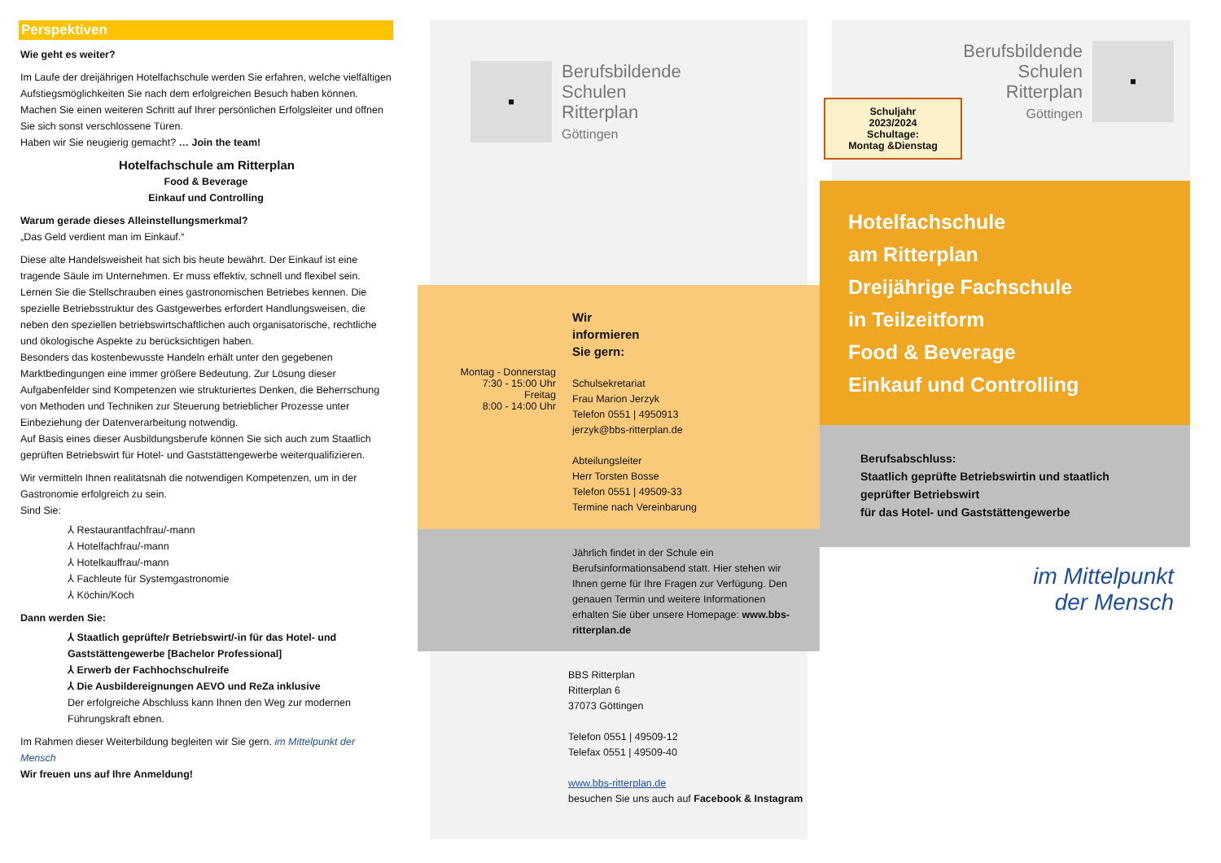Perspektiven
Wie geht es weiter?
Im Laufe der dreijährigen Hotelfachschule werden Sie erfahren, welche vielfältigen Aufstiegsmöglichkeiten Sie nach dem erfolgreichen Besuch haben können. Machen Sie einen weiteren Schritt auf Ihrer persönlichen Erfolgsleiter und öffnen Sie sich sonst verschlossene Türen.
Haben wir Sie neugierig gemacht? … Join the team!
Hotelfachschule am Ritterplan
Food & Beverage
Einkauf und Controlling
Warum gerade dieses Alleinstellungsmerkmal?
„Das Geld verdient man im Einkauf.“
Diese alte Handelsweisheit hat sich bis heute bewährt. Der Einkauf ist eine tragende Säule im Unternehmen. Er muss effektiv, schnell und flexibel sein. Lernen Sie die Stellschrauben eines gastronomischen Betriebes kennen. Die spezielle Betriebsstruktur des Gastgewerbes erfordert Handlungsweisen, die neben den speziellen betriebswirtschaftlichen auch organisatorische, rechtliche und ökologische Aspekte zu berücksichtigen haben.
Besonders das kostenbewusste Handeln erhält unter den gegebenen Marktbedingungen eine immer größere Bedeutung. Zur Lösung dieser Aufgabenfelder sind Kompetenzen wie strukturiertes Denken, die Beherrschung von Methoden und Techniken zur Steuerung betrieblicher Prozesse unter Einbeziehung der Datenverarbeitung notwendig.
Auf Basis eines dieser Ausbildungsberufe können Sie sich auch zum Staatlich geprüften Betriebswirt für Hotel- und Gaststättengewerbe weiterqualifizieren.
Wir vermitteln Ihnen realitätsnah die notwendigen Kompetenzen, um in der Gastronomie erfolgreich zu sein.
Sind Sie:
⅄ Restaurantfachfrau/-mann
⅄ Hotelfachfrau/-mann
⅄ Hotelkauffrau/-mann
⅄ Fachleute für Systemgastronomie
⅄ Köchin/Koch
Dann werden Sie:
⅄ Staatlich geprüfte/r Betriebswirt/-in für das Hotel- und Gaststättengewerbe [Bachelor Professional]
⅄ Erwerb der Fachhochschulreife
⅄ Die Ausbildereignungen AEVO und ReZa inklusive
Der erfolgreiche Abschluss kann Ihnen den Weg zur modernen Führungskraft ebnen.
Im Rahmen dieser Weiterbildung begleiten wir Sie gern. im Mittelpunkt der Mensch
Wir freuen uns auf Ihre Anmeldung!
■
Berufsbildende
Schulen
Ritterplan
Göttingen
Montag - Donnerstag
7:30 - 15:00 Uhr
Freitag
8:00 - 14:00 Uhr
Wir
informieren
Sie gern:
Schulsekretariat
Frau Marion Jerzyk
Telefon 0551 | 4950913
jerzyk@bbs-ritterplan.de
Abteilungsleiter
Herr Torsten Bosse
Telefon 0551 | 49509-33
Termine nach Vereinbarung
Jährlich findet in der Schule ein Berufsinformationsabend statt. Hier stehen wir Ihnen gerne für Ihre Fragen zur Verfügung. Den genauen Termin und weitere Informationen erhalten Sie über unsere Homepage: www.bbs-ritterplan.de
BBS Ritterplan
Ritterplan 6
37073 Göttingen
Telefon 0551 | 49509-12
Telefax 0551 | 49509-40
www.bbs-ritterplan.de
besuchen Sie uns auch auf Facebook & Instagram
Berufsbildende
Schulen
Ritterplan
Göttingen
■
Schuljahr
2023/2024
Schultage:
Montag &Dienstag
Hotelfachschule
am Ritterplan
Dreijährige Fachschule
in Teilzeitform
Food & Beverage
Einkauf und Controlling
Berufsabschluss:
Staatlich geprüfte Betriebswirtin und staatlich geprüfter Betriebswirt
für das Hotel- und Gaststättengewerbe
im Mittelpunkt
der Mensch